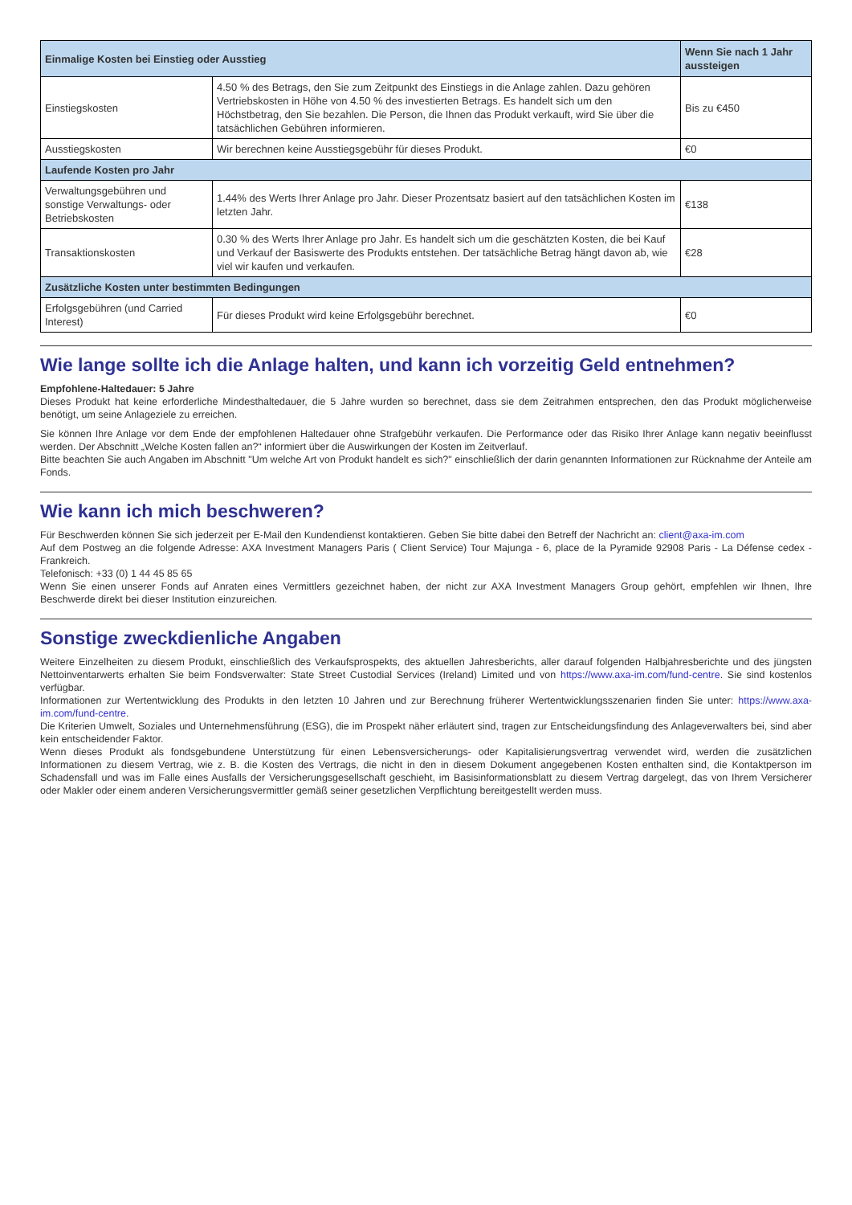| Einmalige Kosten bei Einstieg oder Ausstieg | | Wenn Sie nach 1 Jahr aussteigen |
| --- | --- | --- |
| Einstiegskosten | 4.50 % des Betrags, den Sie zum Zeitpunkt des Einstiegs in die Anlage zahlen. Dazu gehören Vertriebskosten in Höhe von 4.50 % des investierten Betrags. Es handelt sich um den Höchstbetrag, den Sie bezahlen. Die Person, die Ihnen das Produkt verkauft, wird Sie über die tatsächlichen Gebühren informieren. | Bis zu €450 |
| Ausstiegskosten | Wir berechnen keine Ausstiegsgebühr für dieses Produkt. | €0 |
| Laufende Kosten pro Jahr | | |
| Verwaltungsgebühren und sonstige Verwaltungs- oder Betriebskosten | 1.44% des Werts Ihrer Anlage pro Jahr. Dieser Prozentsatz basiert auf den tatsächlichen Kosten im letzten Jahr. | €138 |
| Transaktionskosten | 0.30 % des Werts Ihrer Anlage pro Jahr. Es handelt sich um die geschätzten Kosten, die bei Kauf und Verkauf der Basiswerte des Produkts entstehen. Der tatsächliche Betrag hängt davon ab, wie viel wir kaufen und verkaufen. | €28 |
| Zusätzliche Kosten unter bestimmten Bedingungen | | |
| Erfolgsgebühren (und Carried Interest) | Für dieses Produkt wird keine Erfolgsgebühr berechnet. | €0 |
Wie lange sollte ich die Anlage halten, und kann ich vorzeitig Geld entnehmen?
Empfohlene-Haltedauer: 5 Jahre
Dieses Produkt hat keine erforderliche Mindesthaltedauer, die 5 Jahre wurden so berechnet, dass sie dem Zeitrahmen entsprechen, den das Produkt möglicherweise benötigt, um seine Anlageziele zu erreichen.
Sie können Ihre Anlage vor dem Ende der empfohlenen Haltedauer ohne Strafgebühr verkaufen. Die Performance oder das Risiko Ihrer Anlage kann negativ beeinflusst werden. Der Abschnitt „Welche Kosten fallen an?“ informiert über die Auswirkungen der Kosten im Zeitverlauf.
Bitte beachten Sie auch Angaben im Abschnitt "Um welche Art von Produkt handelt es sich?" einschließlich der darin genannten Informationen zur Rücknahme der Anteile am Fonds.
Wie kann ich mich beschweren?
Für Beschwerden können Sie sich jederzeit per E-Mail den Kundendienst kontaktieren. Geben Sie bitte dabei den Betreff der Nachricht an: client@axa-im.com
Auf dem Postweg an die folgende Adresse: AXA Investment Managers Paris ( Client Service) Tour Majunga - 6, place de la Pyramide 92908 Paris - La Défense cedex - Frankreich.
Telefonisch: +33 (0) 1 44 45 85 65
Wenn Sie einen unserer Fonds auf Anraten eines Vermittlers gezeichnet haben, der nicht zur AXA Investment Managers Group gehört, empfehlen wir Ihnen, Ihre Beschwerde direkt bei dieser Institution einzureichen.
Sonstige zweckdienliche Angaben
Weitere Einzelheiten zu diesem Produkt, einschließlich des Verkaufsprospekts, des aktuellen Jahresberichts, aller darauf folgenden Halbjahresberichte und des jüngsten Nettoinventarwerts erhalten Sie beim Fondsverwalter: State Street Custodial Services (Ireland) Limited und von https://www.axa-im.com/fund-centre. Sie sind kostenlos verfügbar.
Informationen zur Wertentwicklung des Produkts in den letzten 10 Jahren und zur Berechnung früherer Wertentwicklungsszenarien finden Sie unter: https://www.axa-im.com/fund-centre.
Die Kriterien Umwelt, Soziales und Unternehmensführung (ESG), die im Prospekt näher erläutert sind, tragen zur Entscheidungsfindung des Anlageverwalters bei, sind aber kein entscheidender Faktor.
Wenn dieses Produkt als fondsgebundene Unterstützung für einen Lebensversicherungs- oder Kapitalisierungsvertrag verwendet wird, werden die zusätzlichen Informationen zu diesem Vertrag, wie z. B. die Kosten des Vertrags, die nicht in den in diesem Dokument angegebenen Kosten enthalten sind, die Kontaktperson im Schadensfall und was im Falle eines Ausfalls der Versicherungsgesellschaft geschieht, im Basisinformationsblatt zu diesem Vertrag dargelegt, das von Ihrem Versicherer oder Makler oder einem anderen Versicherungsvermittler gemäß seiner gesetzlichen Verpflichtung bereitgestellt werden muss.